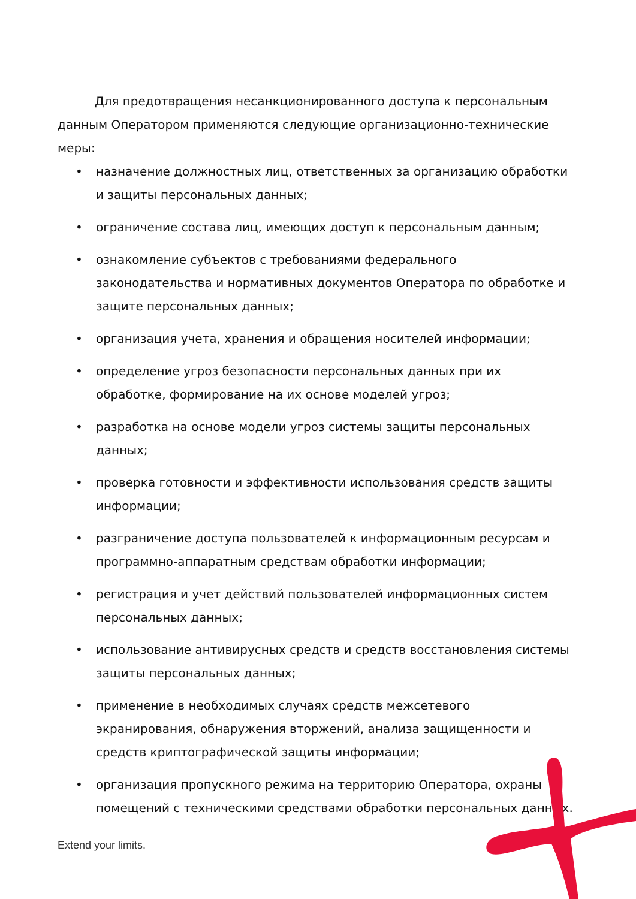Для предотвращения несанкционированного доступа к персональным данным Оператором применяются следующие организационно-технические меры:
• назначение должностных лиц, ответственных за организацию обработки и защиты персональных данных;
• ограничение состава лиц, имеющих доступ к персональным данным;
• ознакомление субъектов с требованиями федерального законодательства и нормативных документов Оператора по обработке и защите персональных данных;
• организация учета, хранения и обращения носителей информации;
• определение угроз безопасности персональных данных при их обработке, формирование на их основе моделей угроз;
• разработка на основе модели угроз системы защиты персональных данных;
• проверка готовности и эффективности использования средств защиты информации;
• разграничение доступа пользователей к информационным ресурсам и программно-аппаратным средствам обработки информации;
• регистрация и учет действий пользователей информационных систем персональных данных;
• использование антивирусных средств и средств восстановления системы защиты персональных данных;
• применение в необходимых случаях средств межсетевого экранирования, обнаружения вторжений, анализа защищенности и средств криптографической защиты информации;
• организация пропускного режима на территорию Оператора, охраны помещений с техническими средствами обработки персональных данных.
Extend your limits.